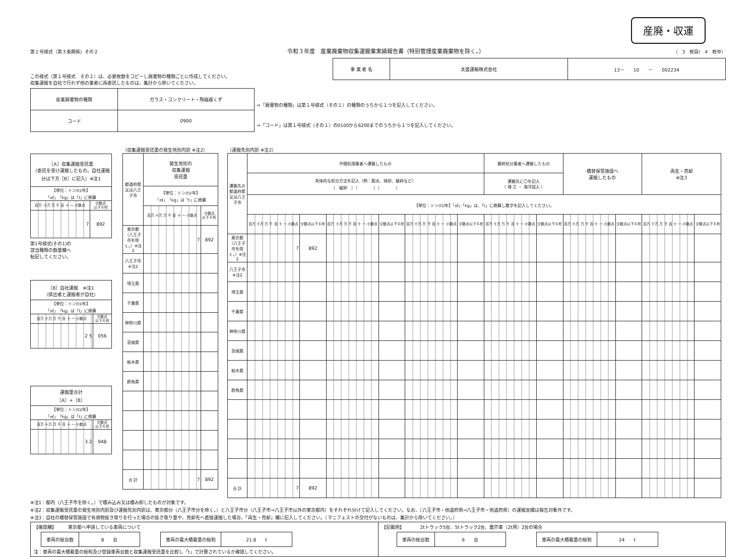産廃・収運
第１号様式（第３条関係）その２ 令和３年度　産業廃棄物収集運搬業実績報告書（特別管理産業廃棄物を除く。） （　3　枚目/　4　枚中）
この様式（第１号様式　その２）は、必要枚数をコピーし廃棄物の種類ごとに作成してください。
収集運搬を自社で行わず他の業者に再委託したものは、集計から除いてください。
| 事 業 者 名 | 太盛運輸株式会社 | 13－ 10 － 002234 |
| 産業廃棄物の種類 | ガラス・コンクリート・陶磁器くず |
| コード | 0900 |
⇒「廃棄物の種類」は第１号様式（その１）の種類のうちから１つを記入してください。
⇒「コード」は第１号様式（その１）の0100から6200までのうちから１つを記入してください。
| ［A］収集運搬受託量 （委託を受け運搬したもの。自社運搬分は下方［B］に記入）※注1 | |
| 【単位：トン(t)/年】 「㎥」「kg」は「t」に換算 | |
| 百万 十万 万 千 百 十 一 小数点 | 少数点 以下６桁 |
| 7 | 892 |
第1号様式(その1)の
該当種類の数量欄へ
転記してください。
| ［B］自社運搬 ※注1 （排出者と運搬者が自社） | |
| 【単位：トン(t)/年】 「㎥」「kg」は「t」に換算 | |
| 百万 十万 万 千 百 十 一 小数点 | 少数点 以下６桁 |
| 2 5 | 056 |
| 運搬量合計 ［A］+［B］ | |
| 【単位：トン(t)/年】 「㎥」「kg」は「t」に換算 | |
| 百万 十万 万 千 百 十 一 小数点 | 少数点 以下６桁 |
| 3 2 | 948 |
（収集運搬受託量の発生地別内訳 ※注2）
| 都道府県又は八王子市 | 発生地別の 収集運搬 受託量 | |
| | 【単位：トン(t)/年】 「㎥」「kg」は「t」に換算 | |
| | 百万 十万 万 千 百 十 一 小数点 | 少数点 以下６桁 |
| 東京都（八王子市を除く。）※注2 | 7 | 892 |
| 八王子市 ※注2 | | |
| 埼玉県 | | |
| 千葉県 | | |
| 神奈川県 | | |
| 茨城県 | | |
| 栃木県 | | |
| 群馬県 | | |
| 合 計 | 7 | 892 |
（運搬先別内訳 ※注2）
| 運搬先の都道府県又は八王子市 | 中間処理業者へ運搬したもの | | | | | | 最終処分業者へ運搬したもの | | 積替保管施設へ 運搬したもの | | 再生・売却 ※注3 | |
| | 具体的な処分方法を記入（例：脱水、焼却、破砕など） （ 破砕 ）（ ）（ ） | | | | | | 運搬先に〇を記入 （ 埋 立 ・ 海洋投入 ） | | | | | |
| | 【単位：トン(t)/年】「㎥」「kg」は、「t」に換算し数字を記入してください。 | | | | | | | | | | | |
| | 百万 十万 万 千 百 十 一 小数点 | 少数点以下６桁 | 百万 十万 万 千 百 十 一 小数点 | 少数点以下６桁 | 百万 十万 万 千 百 十 一 小数点 | 少数点以下６桁 | 百万 十万 万 千 百 十 一 小数点 | 少数点以下６桁 | 百万 十万 万 千 百 十 一 小数点 | 少数点以下６桁 | 百万 十万 万 千 百 十 一 小数点 | 少数点以下６桁 |
| 東京都（八王子市を除く。）※注2 | 7 | 892 | | | | | | | | | | |
| 八王子市 ※注2 | | | | | | | | | | | | |
| 埼玉県 | | | | | | | | | | | | |
| 千葉県 | | | | | | | | | | | | |
| 神奈川県 | | | | | | | | | | | | |
| 茨城県 | | | | | | | | | | | | |
| 栃木県 | | | | | | | | | | | | |
| 群馬県 | | | | | | | | | | | | |
| 合 計 | 7 | 892 | | | | | | | | | | |
※注1：都内（八王子市を除く。）で積み込み又は積み卸したものが対象です。
※注2：収集運搬受託量の発生地別内訳及び運搬先別内訳は、東京都分（八王子市分を除く。）と八王子市分（八王子市⇒八王子市以外の東京都内）をそれぞれ分けて記入してください。なお、（八王子市・他道府県⇒八王子市・他道府県）の運搬実績は報告対象外です。
※注3：自社の積替保管施設で有価物抜き取りを行った場合の抜き取り量や、売却先へ直接運搬した場合、「再生・売却」欄に記入してください。（マニフェストの交付がないものは、集計から除いてください。）
【確認欄】　　　東京都へ申請している車両について
| 車両の総台数 | 8 台 | | 車両の最大積載量の総和 | 21.8 t |
注：車両の最大積載量の総和及び登録車両台数と収集運搬受託量を比較し「t」で計算されているか確認してください。
【記載例】　　　　2tトラック5台、5tトラック2台、塵芥車（2t用）2台の場合
| 車両の総台数 | 9 台 | | 車両の最大積載量の総和 | 24 t |